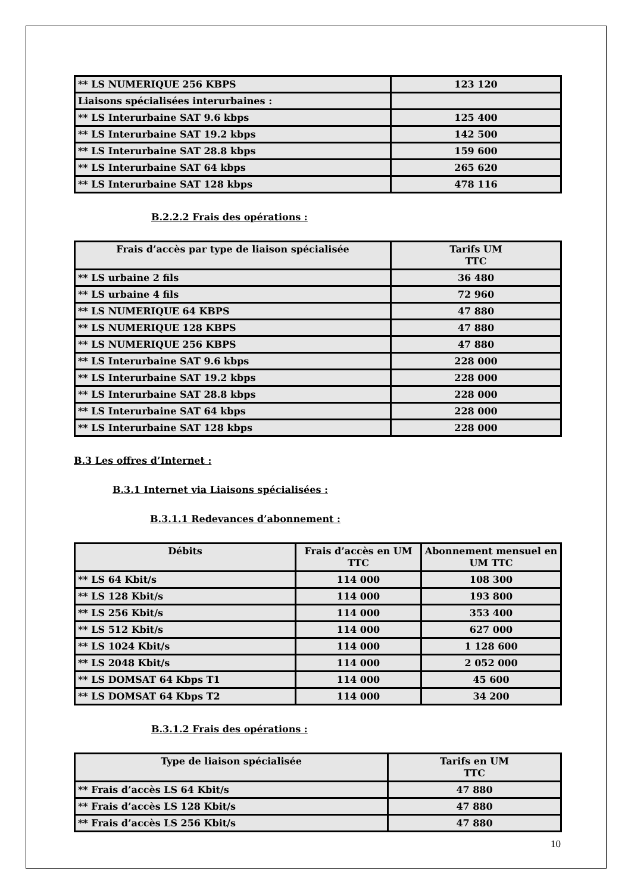| ** LS NUMERIQUE 256 KBPS | 123 120 |
| Liaisons spécialisées interurbaines : | |
| ** LS Interurbaine SAT 9.6 kbps | 125 400 |
| ** LS Interurbaine SAT 19.2 kbps | 142 500 |
| ** LS Interurbaine SAT 28.8 kbps | 159 600 |
| ** LS Interurbaine SAT 64 kbps | 265 620 |
| ** LS Interurbaine SAT 128 kbps | 478 116 |
B.2.2.2 Frais des opérations :
| Frais d’accès par type de liaison spécialisée | Tarifs UM TTC |
| --- | --- |
| ** LS urbaine 2 fils | 36 480 |
| ** LS urbaine 4 fils | 72 960 |
| ** LS NUMERIQUE 64 KBPS | 47 880 |
| ** LS NUMERIQUE 128 KBPS | 47 880 |
| ** LS NUMERIQUE 256 KBPS | 47 880 |
| ** LS Interurbaine SAT 9.6 kbps | 228 000 |
| ** LS Interurbaine SAT 19.2 kbps | 228 000 |
| ** LS Interurbaine SAT 28.8 kbps | 228 000 |
| ** LS Interurbaine SAT 64 kbps | 228 000 |
| ** LS Interurbaine SAT 128 kbps | 228 000 |
B.3 Les offres d’Internet :
B.3.1 Internet via Liaisons spécialisées :
B.3.1.1 Redevances d’abonnement :
| Débits | Frais d’accès en UM TTC | Abonnement mensuel en UM TTC |
| --- | --- | --- |
| ** LS 64 Kbit/s | 114 000 | 108 300 |
| ** LS 128 Kbit/s | 114 000 | 193 800 |
| ** LS 256 Kbit/s | 114 000 | 353 400 |
| ** LS 512 Kbit/s | 114 000 | 627 000 |
| ** LS 1024 Kbit/s | 114 000 | 1 128 600 |
| ** LS 2048 Kbit/s | 114 000 | 2 052 000 |
| ** LS DOMSAT 64 Kbps T1 | 114 000 | 45 600 |
| ** LS DOMSAT 64 Kbps T2 | 114 000 | 34 200 |
B.3.1.2 Frais des opérations :
| Type de liaison spécialisée | Tarifs en UM TTC |
| --- | --- |
| ** Frais d’accès LS 64 Kbit/s | 47 880 |
| ** Frais d’accès LS 128 Kbit/s | 47 880 |
| ** Frais d’accès LS 256 Kbit/s | 47 880 |
10